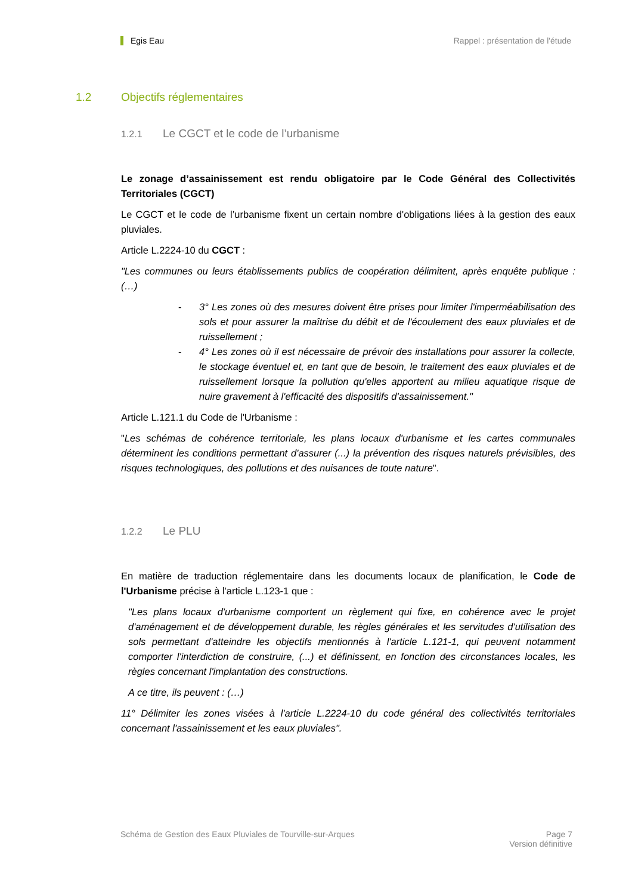Egis Eau Rappel : présentation de l'étude
1.2 Objectifs réglementaires
1.2.1 Le CGCT et le code de l’urbanisme
Le zonage d’assainissement est rendu obligatoire par le Code Général des Collectivités Territoriales (CGCT)
Le CGCT et le code de l’urbanisme fixent un certain nombre d'obligations liées à la gestion des eaux pluviales.
Article L.2224-10 du CGCT :
"Les communes ou leurs établissements publics de coopération délimitent, après enquête publique : (…)
- 3° Les zones où des mesures doivent être prises pour limiter l'imperméabilisation des sols et pour assurer la maîtrise du débit et de l'écoulement des eaux pluviales et de ruissellement ;
- 4° Les zones où il est nécessaire de prévoir des installations pour assurer la collecte, le stockage éventuel et, en tant que de besoin, le traitement des eaux pluviales et de ruissellement lorsque la pollution qu'elles apportent au milieu aquatique risque de nuire gravement à l'efficacité des dispositifs d'assainissement."
Article L.121.1 du Code de l'Urbanisme :
"Les schémas de cohérence territoriale, les plans locaux d'urbanisme et les cartes communales déterminent les conditions permettant d'assurer (...) la prévention des risques naturels prévisibles, des risques technologiques, des pollutions et des nuisances de toute nature".
1.2.2 Le PLU
En matière de traduction réglementaire dans les documents locaux de planification, le Code de l'Urbanisme précise à l'article L.123-1 que :
"Les plans locaux d'urbanisme comportent un règlement qui fixe, en cohérence avec le projet d'aménagement et de développement durable, les règles générales et les servitudes d'utilisation des sols permettant d'atteindre les objectifs mentionnés à l'article L.121-1, qui peuvent notamment comporter l'interdiction de construire, (...) et définissent, en fonction des circonstances locales, les règles concernant l'implantation des constructions.
A ce titre, ils peuvent : (…)
11° Délimiter les zones visées à l'article L.2224-10 du code général des collectivités territoriales concernant l'assainissement et les eaux pluviales".
Schéma de Gestion des Eaux Pluviales de Tourville-sur-Arques
Page 7
Version définitive